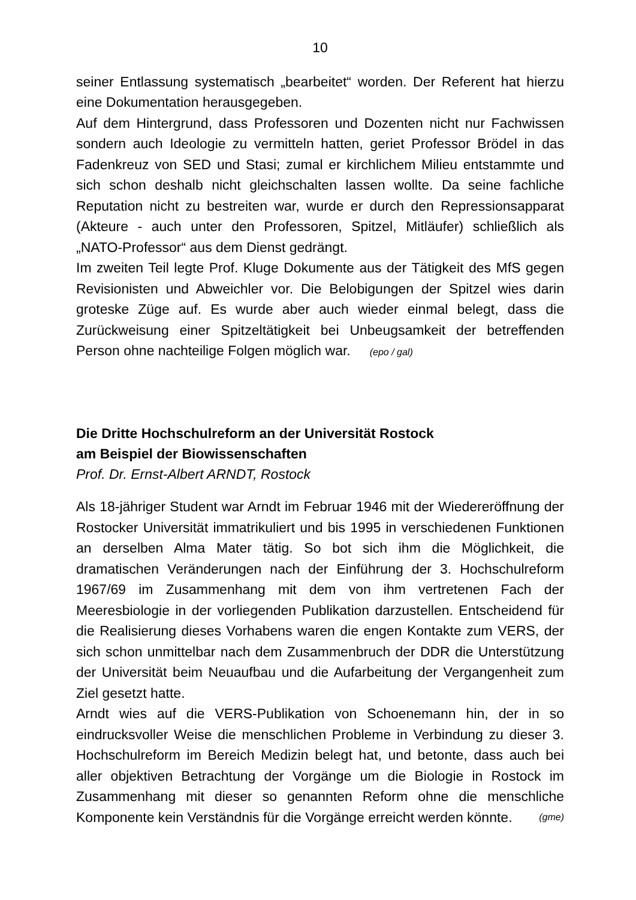10
seiner Entlassung systematisch „bearbeitet“ worden. Der Referent hat hierzu eine Dokumentation herausgegeben.
Auf dem Hintergrund, dass Professoren und Dozenten nicht nur Fachwissen sondern auch Ideologie zu vermitteln hatten, geriet Professor Brödel in das Fadenkreuz von SED und Stasi; zumal er kirchlichem Milieu entstammte und sich schon deshalb nicht gleichschalten lassen wollte. Da seine fachliche Reputation nicht zu bestreiten war, wurde er durch den Repressionsapparat (Akteure - auch unter den Professoren, Spitzel, Mitläufer) schließlich als „NATO-Professor“ aus dem Dienst gedrängt.
Im zweiten Teil legte Prof. Kluge Dokumente aus der Tätigkeit des MfS gegen Revisionisten und Abweichler vor. Die Belobigungen der Spitzel wies darin groteske Züge auf. Es wurde aber auch wieder einmal belegt, dass die Zurückweisung einer Spitzeltätigkeit bei Unbeugsamkeit der betreffenden Person ohne nachteilige Folgen möglich war. (epo / gal)
Die Dritte Hochschulreform an der Universität Rostock
am Beispiel der Biowissenschaften
Prof. Dr. Ernst-Albert ARNDT, Rostock
Als 18-jähriger Student war Arndt im Februar 1946 mit der Wiedereröffnung der Rostocker Universität immatrikuliert und bis 1995 in verschiedenen Funktionen an derselben Alma Mater tätig. So bot sich ihm die Möglichkeit, die dramatischen Veränderungen nach der Einführung der 3. Hochschulreform 1967/69 im Zusammenhang mit dem von ihm vertretenen Fach der Meeresbiologie in der vorliegenden Publikation darzustellen. Entscheidend für die Realisierung dieses Vorhabens waren die engen Kontakte zum VERS, der sich schon unmittelbar nach dem Zusammenbruch der DDR die Unterstützung der Universität beim Neuaufbau und die Aufarbeitung der Vergangenheit zum Ziel gesetzt hatte.
Arndt wies auf die VERS-Publikation von Schoenemann hin, der in so eindrucksvoller Weise die menschlichen Probleme in Verbindung zu dieser 3. Hochschulreform im Bereich Medizin belegt hat, und betonte, dass auch bei aller objektiven Betrachtung der Vorgänge um die Biologie in Rostock im Zusammenhang mit dieser so genannten Reform ohne die menschliche Komponente kein Verständnis für die Vorgänge erreicht werden könnte. (gme)